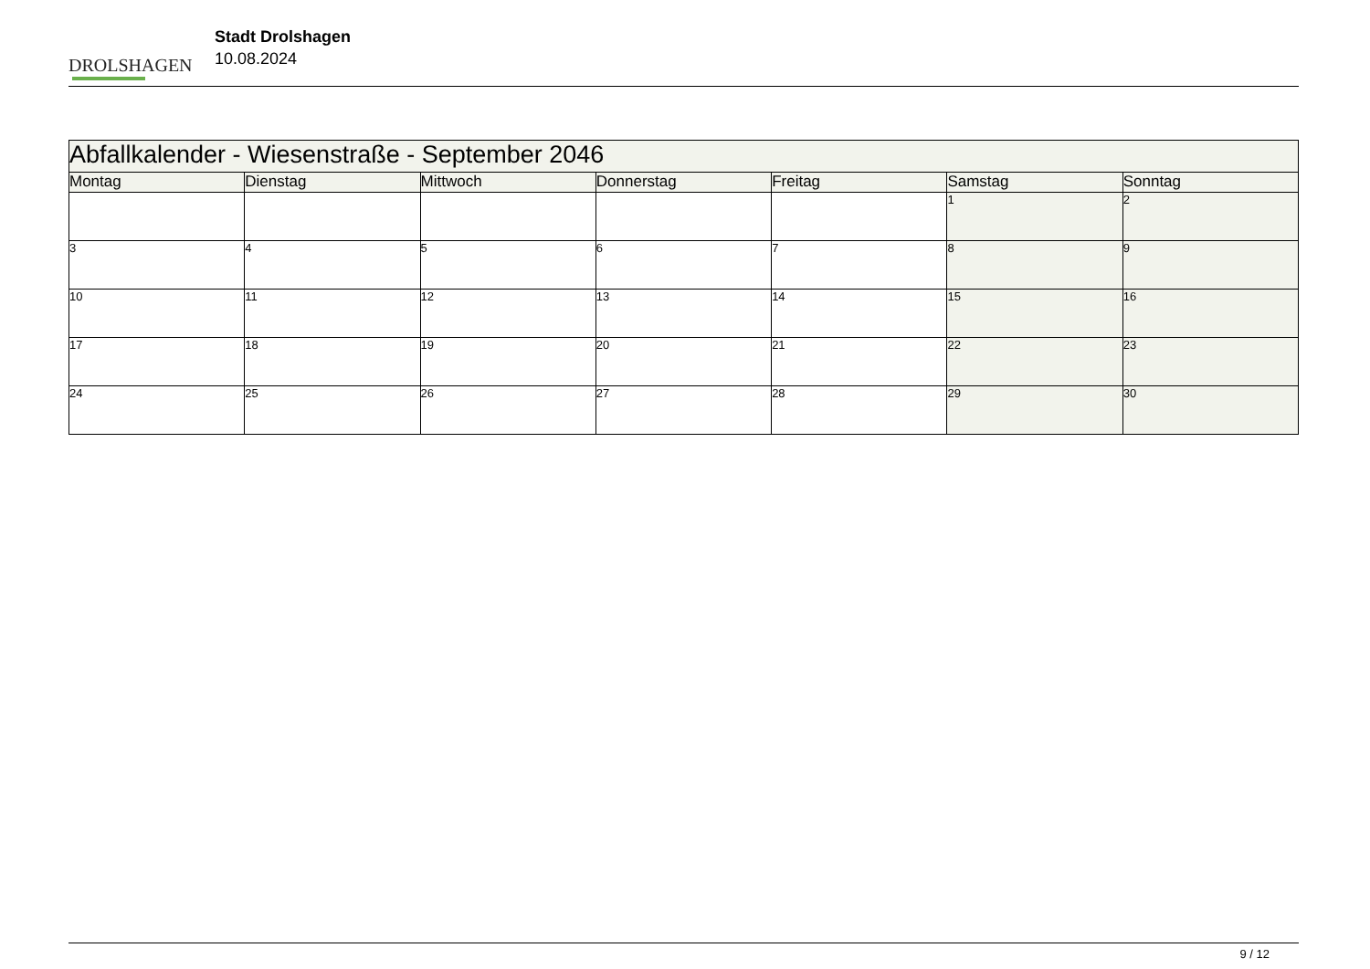DROLSHAGEN
Stadt Drolshagen
10.08.2024
| Abfallkalender - Wiesenstraße - September 2046 | | | | | | |
| Montag | Dienstag | Mittwoch | Donnerstag | Freitag | Samstag | Sonntag |
| | | | | | 1 | 2 |
| 3 | 4 | 5 | 6 | 7 | 8 | 9 |
| 10 | 11 | 12 | 13 | 14 | 15 | 16 |
| 17 | 18 | 19 | 20 | 21 | 22 | 23 |
| 24 | 25 | 26 | 27 | 28 | 29 | 30 |
9 / 12